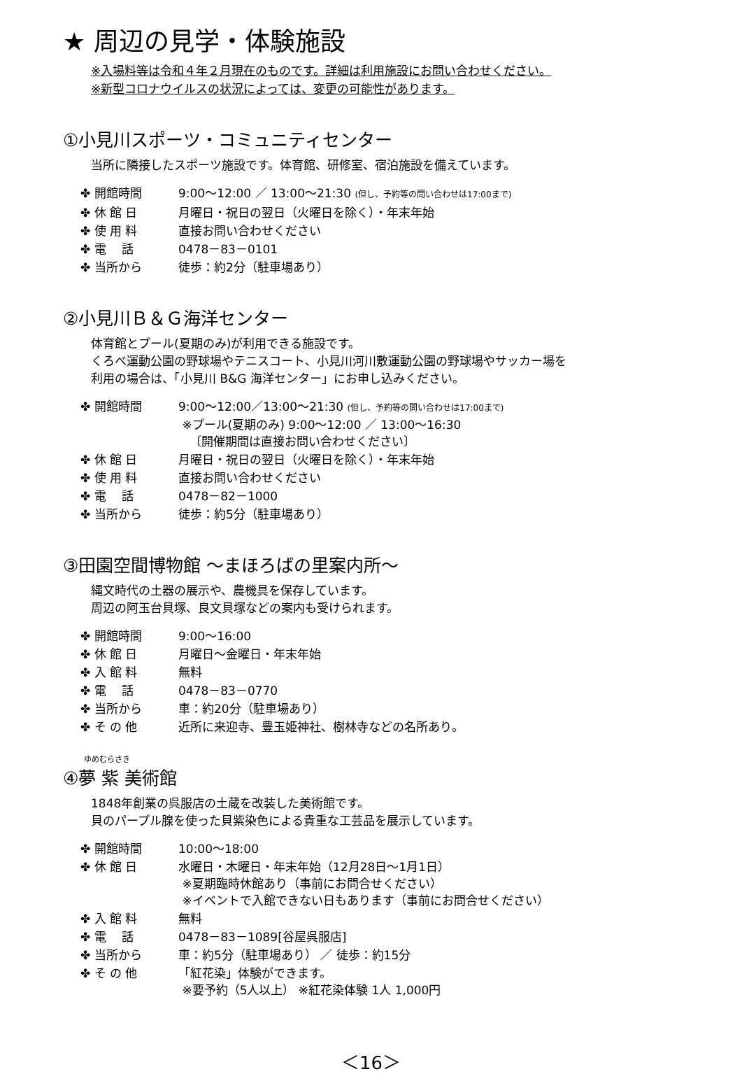★ 周辺の見学・体験施設
※入場料等は令和４年２月現在のものです。詳細は利用施設にお問い合わせください。
※新型コロナウイルスの状況によっては、変更の可能性があります。
①小見川スポーツ・コミュニティセンター
当所に隣接したスポーツ施設です。体育館、研修室、宿泊施設を備えています。
| ✤ 開館時間 | 9:00～12:00 ／ 13:00～21:30 (但し、予約等の問い合わせは17:00まで) |
| ✤ 休 館 日 | 月曜日・祝日の翌日（火曜日を除く）・年末年始 |
| ✤ 使 用 料 | 直接お問い合わせください |
| ✤ 電 話 | 0478－83－0101 |
| ✤ 当所から | 徒歩：約2分（駐車場あり） |
②小見川Ｂ＆Ｇ海洋センター
体育館とプール(夏期のみ)が利用できる施設です。
くろべ運動公園の野球場やテニスコート、小見川河川敷運動公園の野球場やサッカー場を
利用の場合は、「小見川 B&G 海洋センター」にお申し込みください。
| ✤ 開館時間 | 9:00～12:00／13:00～21:30 (但し、予約等の問い合わせは17:00まで) ※プール(夏期のみ) 9:00～12:00 ／ 13:00～16:30 〔開催期間は直接お問い合わせください〕 |
| ✤ 休 館 日 | 月曜日・祝日の翌日（火曜日を除く）・年末年始 |
| ✤ 使 用 料 | 直接お問い合わせください |
| ✤ 電 話 | 0478－82－1000 |
| ✤ 当所から | 徒歩：約5分（駐車場あり） |
③田園空間博物館 ～まほろばの里案内所～
縄文時代の土器の展示や、農機具を保存しています。
周辺の阿玉台貝塚、良文貝塚などの案内も受けられます。
| ✤ 開館時間 | 9:00～16:00 |
| ✤ 休 館 日 | 月曜日～金曜日・年末年始 |
| ✤ 入 館 料 | 無料 |
| ✤ 電 話 | 0478－83－0770 |
| ✤ 当所から | 車：約20分（駐車場あり） |
| ✤ そ の 他 | 近所に来迎寺、豊玉姫神社、樹林寺などの名所あり。 |
ゆめむらさき
④夢 紫 美術館
1848年創業の呉服店の土蔵を改装した美術館です。
貝のパープル腺を使った貝紫染色による貴重な工芸品を展示しています。
| ✤ 開館時間 | 10:00～18:00 |
| ✤ 休 館 日 | 水曜日・木曜日・年末年始（12月28日～1月1日） ※夏期臨時休館あり（事前にお問合せください） ※イベントで入館できない日もあります（事前にお問合せください） |
| ✤ 入 館 料 | 無料 |
| ✤ 電 話 | 0478－83－1089[谷屋呉服店] |
| ✤ 当所から | 車：約5分（駐車場あり） ／ 徒歩：約15分 |
| ✤ そ の 他 | 「紅花染」体験ができます。 ※要予約（5人以上） ※紅花染体験 1人 1,000円 |
＜16＞